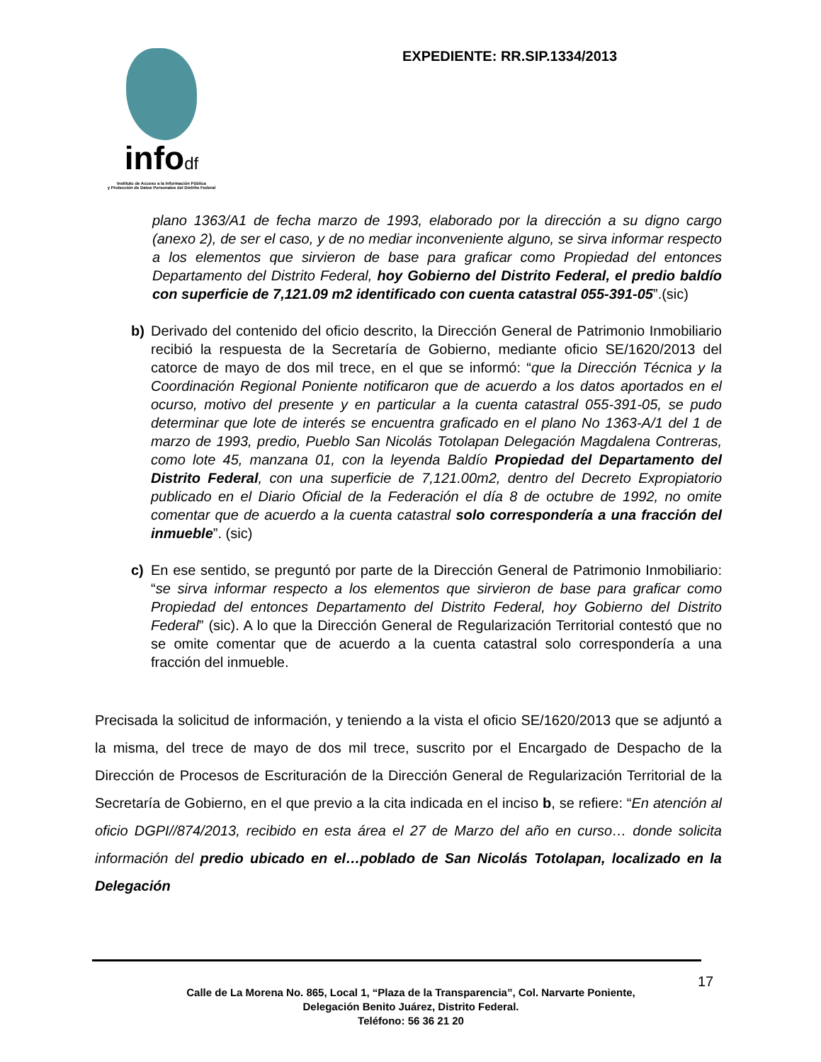infodf
Instituto de Acceso a la Información Pública
y Protección de Datos Personales del Distrito Federal
EXPEDIENTE: RR.SIP.1334/2013
plano 1363/A1 de fecha marzo de 1993, elaborado por la dirección a su digno cargo (anexo 2), de ser el caso, y de no mediar inconveniente alguno, se sirva informar respecto a los elementos que sirvieron de base para graficar como Propiedad del entonces Departamento del Distrito Federal, hoy Gobierno del Distrito Federal, el predio baldío con superficie de 7,121.09 m2 identificado con cuenta catastral 055-391-05”.(sic)
b) Derivado del contenido del oficio descrito, la Dirección General de Patrimonio Inmobiliario recibió la respuesta de la Secretaría de Gobierno, mediante oficio SE/1620/2013 del catorce de mayo de dos mil trece, en el que se informó: “que la Dirección Técnica y la Coordinación Regional Poniente notificaron que de acuerdo a los datos aportados en el ocurso, motivo del presente y en particular a la cuenta catastral 055-391-05, se pudo determinar que lote de interés se encuentra graficado en el plano No 1363-A/1 del 1 de marzo de 1993, predio, Pueblo San Nicolás Totolapan Delegación Magdalena Contreras, como lote 45, manzana 01, con la leyenda Baldío Propiedad del Departamento del Distrito Federal, con una superficie de 7,121.00m2, dentro del Decreto Expropiatorio publicado en el Diario Oficial de la Federación el día 8 de octubre de 1992, no omite comentar que de acuerdo a la cuenta catastral solo correspondería a una fracción del inmueble”. (sic)
c) En ese sentido, se preguntó por parte de la Dirección General de Patrimonio Inmobiliario: “se sirva informar respecto a los elementos que sirvieron de base para graficar como Propiedad del entonces Departamento del Distrito Federal, hoy Gobierno del Distrito Federal” (sic). A lo que la Dirección General de Regularización Territorial contestó que no se omite comentar que de acuerdo a la cuenta catastral solo correspondería a una fracción del inmueble.
Precisada la solicitud de información, y teniendo a la vista el oficio SE/1620/2013 que se adjuntó a la misma, del trece de mayo de dos mil trece, suscrito por el Encargado de Despacho de la Dirección de Procesos de Escrituración de la Dirección General de Regularización Territorial de la Secretaría de Gobierno, en el que previo a la cita indicada en el inciso b, se refiere: “En atención al oficio DGPI//874/2013, recibido en esta área el 27 de Marzo del año en curso… donde solicita información del predio ubicado en el…poblado de San Nicolás Totolapan, localizado en la Delegación
17
Calle de La Morena No. 865, Local 1, “Plaza de la Transparencia”, Col. Narvarte Poniente,
Delegación Benito Juárez, Distrito Federal.
Teléfono: 56 36 21 20